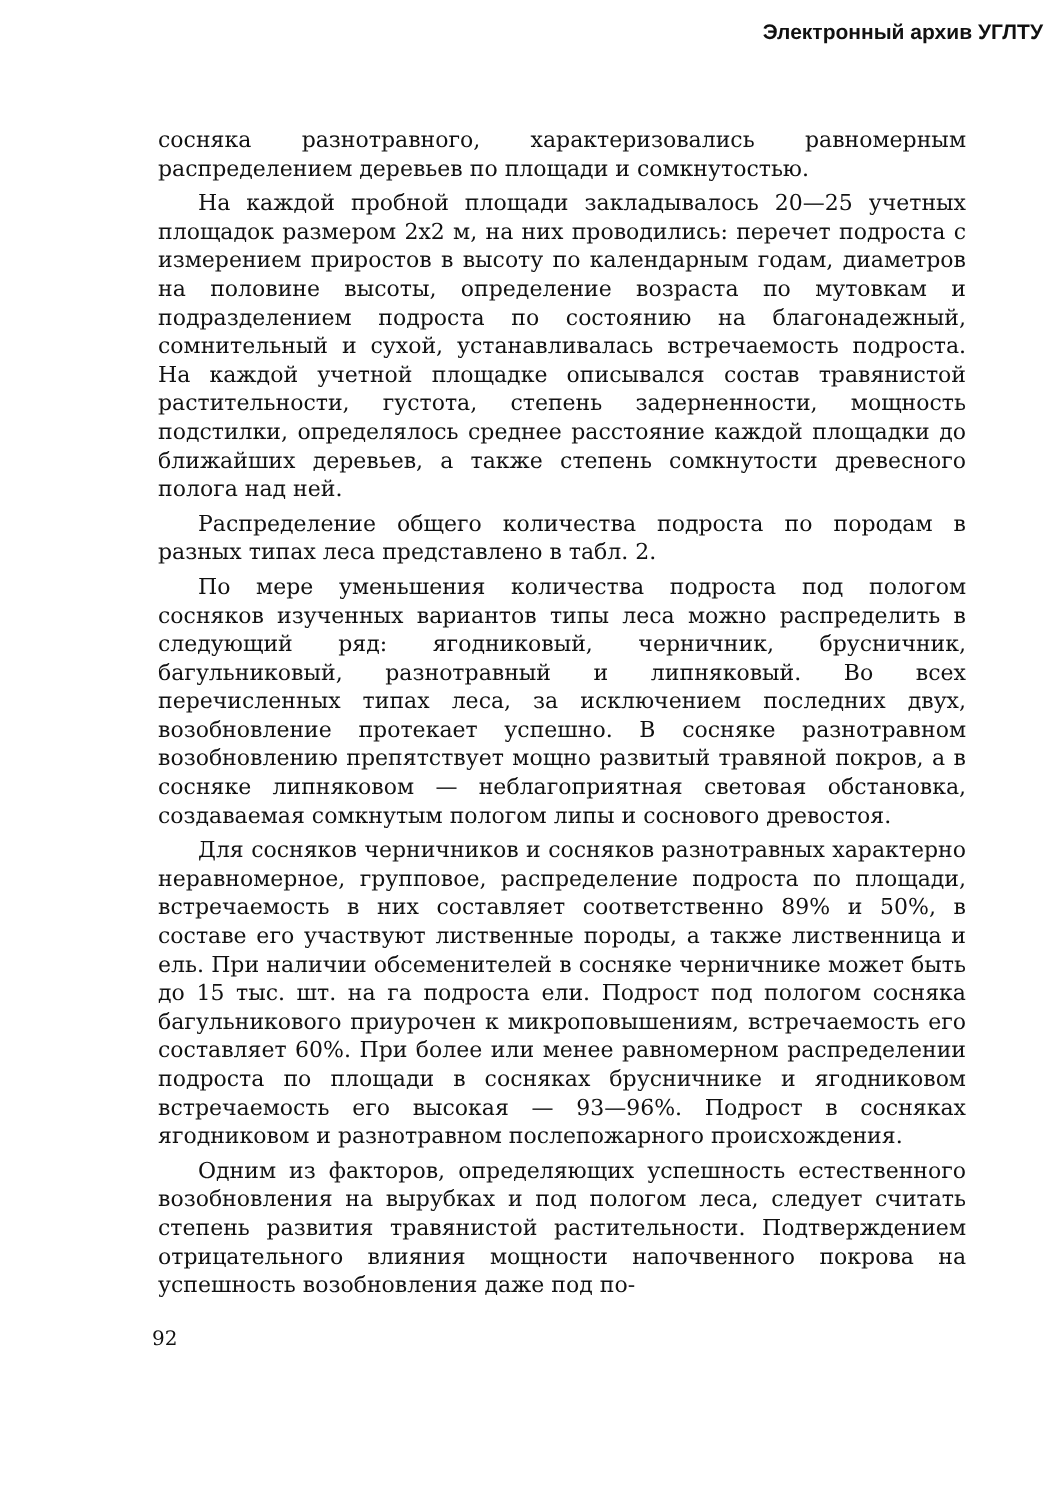Электронный архив УГЛТУ
сосняка разнотравного, характеризовались равномерным распределением деревьев по площади и сомкнутостью.
На каждой пробной площади закладывалось 20—25 учетных площадок размером 2х2 м, на них проводились: перечет подроста с измерением приростов в высоту по календарным годам, диаметров на половине высоты, определение возраста по мутовкам и подразделением подроста по состоянию на благонадежный, сомнительный и сухой, устанавливалась встречаемость подроста. На каждой учетной площадке описывался состав травянистой растительности, густота, степень задерненности, мощность подстилки, определялось среднее расстояние каждой площадки до ближайших деревьев, а также степень сомкнутости древесного полога над ней.
Распределение общего количества подроста по породам в разных типах леса представлено в табл. 2.
По мере уменьшения количества подроста под пологом сосняков изученных вариантов типы леса можно распределить в следующий ряд: ягодниковый, черничник, брусничник, багульниковый, разнотравный и липняковый. Во всех перечисленных типах леса, за исключением последних двух, возобновление протекает успешно. В сосняке разнотравном возобновлению препятствует мощно развитый травяной покров, а в сосняке липняковом — неблагоприятная световая обстановка, создаваемая сомкнутым пологом липы и соснового древостоя.
Для сосняков черничников и сосняков разнотравных характерно неравномерное, групповое, распределение подроста по площади, встречаемость в них составляет соответственно 89% и 50%, в составе его участвуют лиственные породы, а также лиственница и ель. При наличии обсеменителей в сосняке черничнике может быть до 15 тыс. шт. на га подроста ели. Подрост под пологом сосняка багульникового приурочен к микроповышениям, встречаемость его составляет 60%. При более или менее равномерном распределении подроста по площади в сосняках брусничнике и ягодниковом встречаемость его высокая — 93—96%. Подрост в сосняках ягодниковом и разнотравном послепожарного происхождения.
Одним из факторов, определяющих успешность естественного возобновления на вырубках и под пологом леса, следует считать степень развития травянистой растительности. Подтверждением отрицательного влияния мощности напочвенного покрова на успешность возобновления даже под по-
92